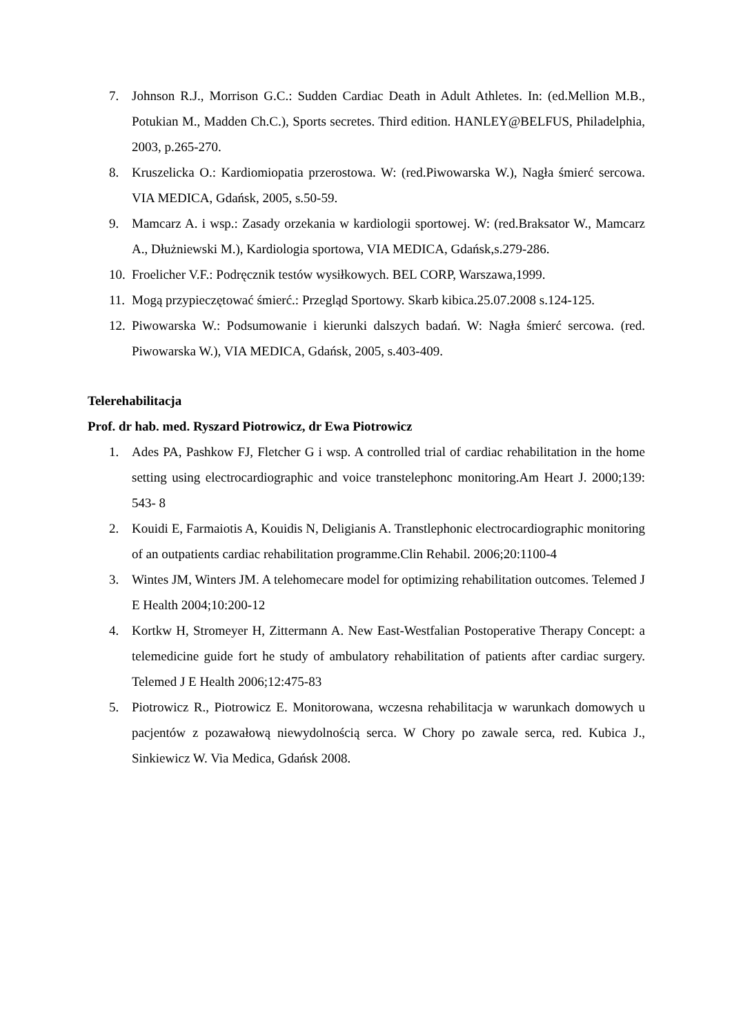7. Johnson R.J., Morrison G.C.: Sudden Cardiac Death in Adult Athletes. In: (ed.Mellion M.B., Potukian M., Madden Ch.C.), Sports secretes. Third edition. HANLEY@BELFUS, Philadelphia, 2003, p.265-270.
8. Kruszelicka O.: Kardiomiopatia przerostowa. W: (red.Piwowarska W.), Nagła śmierć sercowa. VIA MEDICA, Gdańsk, 2005, s.50-59.
9. Mamcarz A. i wsp.: Zasady orzekania w kardiologii sportowej. W: (red.Braksator W., Mamcarz A., Dłużniewski M.), Kardiologia sportowa, VIA MEDICA, Gdańsk,s.279-286.
10. Froelicher V.F.: Podręcznik testów wysiłkowych. BEL CORP, Warszawa,1999.
11. Mogą przypieczętować śmierć.: Przegląd Sportowy. Skarb kibica.25.07.2008 s.124-125.
12. Piwowarska W.: Podsumowanie i kierunki dalszych badań. W: Nagła śmierć sercowa. (red. Piwowarska W.), VIA MEDICA, Gdańsk, 2005, s.403-409.
Telerehabilitacja
Prof. dr hab. med. Ryszard Piotrowicz, dr Ewa Piotrowicz
1. Ades PA, Pashkow FJ, Fletcher G i wsp. A controlled trial of cardiac rehabilitation in the home setting using electrocardiographic and voice transtelephonc monitoring.Am Heart J. 2000;139: 543- 8
2. Kouidi E, Farmaiotis A, Kouidis N, Deligianis A. Transtlephonic electrocardiographic monitoring of an outpatients cardiac rehabilitation programme.Clin Rehabil. 2006;20:1100-4
3. Wintes JM, Winters JM. A telehomecare model for optimizing rehabilitation outcomes. Telemed J E Health 2004;10:200-12
4. Kortkw H, Stromeyer H, Zittermann A. New East-Westfalian Postoperative Therapy Concept: a telemedicine guide fort he study of ambulatory rehabilitation of patients after cardiac surgery. Telemed J E Health 2006;12:475-83
5. Piotrowicz R., Piotrowicz E. Monitorowana, wczesna rehabilitacja w warunkach domowych u pacjentów z pozawałową niewydolnością serca. W Chory po zawale serca, red. Kubica J., Sinkiewicz W. Via Medica, Gdańsk 2008.